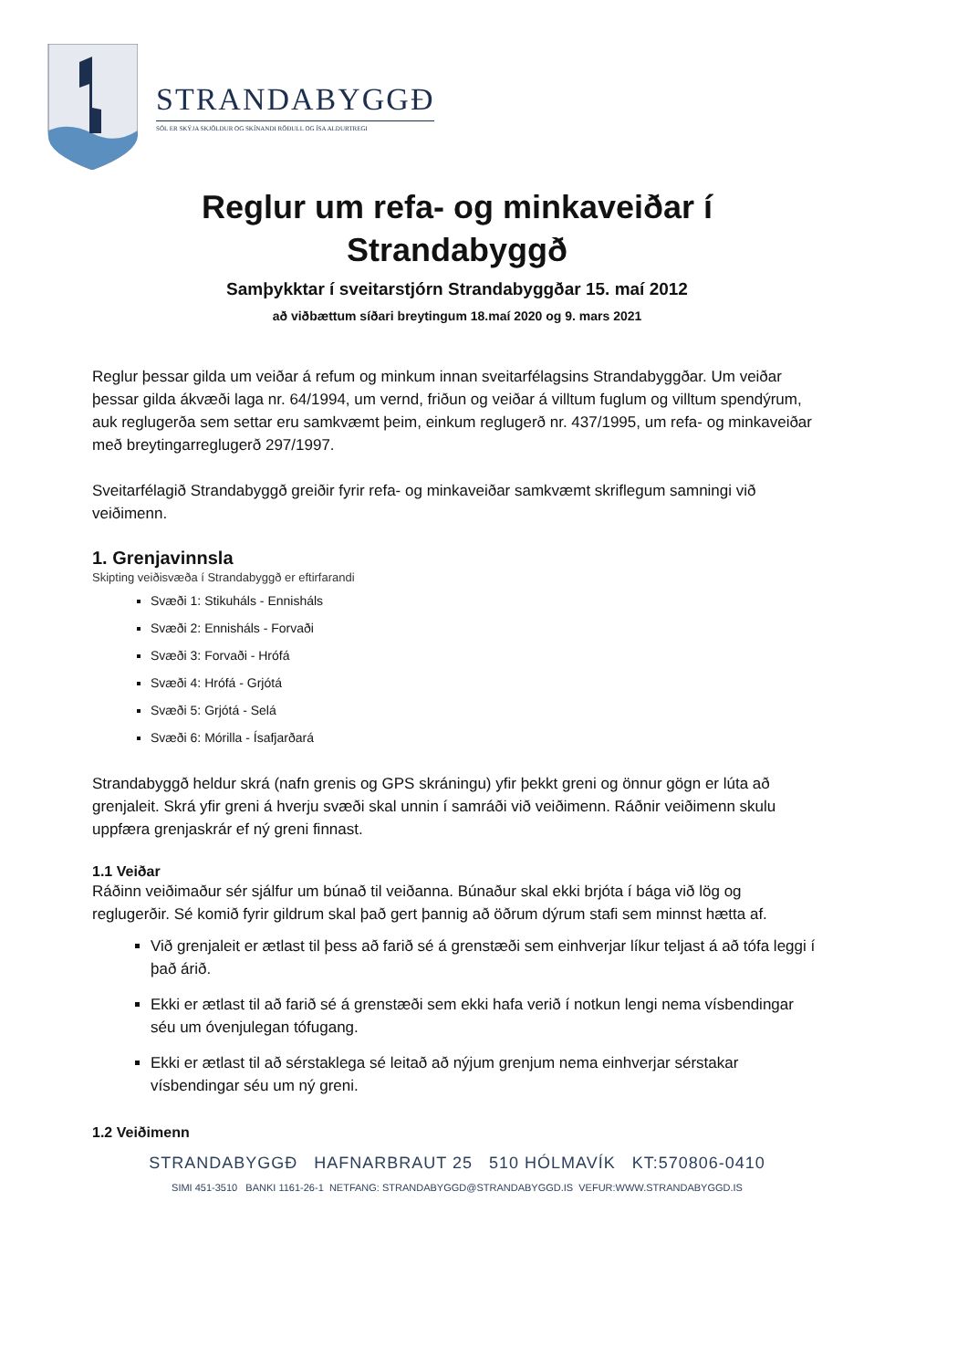STRANDABYGGÐ
SÓL ER SKÝJA SKJÖLDUR OG SKÍNANDI RÖÐULL OG ÍSA ALDURTREGI
Reglur um refa- og minkaveiðar í
Strandabyggð
Samþykktar í sveitarstjórn Strandabyggðar 15. maí 2012
að viðbættum síðari breytingum 18.maí 2020 og 9. mars 2021
Reglur þessar gilda um veiðar á refum og minkum innan sveitarfélagsins Strandabyggðar. Um veiðar þessar gilda ákvæði laga nr. 64/1994, um vernd, friðun og veiðar á villtum fuglum og villtum spendýrum, auk reglugerða sem settar eru samkvæmt þeim, einkum reglugerð nr. 437/1995, um refa- og minkaveiðar með breytingarreglugerð 297/1997.
Sveitarfélagið Strandabyggð greiðir fyrir refa- og minkaveiðar samkvæmt skriflegum samningi við veiðimenn.
1. Grenjavinnsla
Skipting veiðisvæða í Strandabyggð er eftirfarandi
Svæði 1: Stikuháls - Ennisháls
Svæði 2: Ennisháls - Forvaði
Svæði 3: Forvaði - Hrófá
Svæði 4: Hrófá - Grjótá
Svæði 5: Grjótá - Selá
Svæði 6: Mórilla - Ísafjarðará
Strandabyggð heldur skrá (nafn grenis og GPS skráningu) yfir þekkt greni og önnur gögn er lúta að grenjaleit. Skrá yfir greni á hverju svæði skal unnin í samráði við veiðimenn. Ráðnir veiðimenn skulu uppfæra grenjaskrár ef ný greni finnast.
1.1 Veiðar
Ráðinn veiðimaður sér sjálfur um búnað til veiðanna. Búnaður skal ekki brjóta í bága við lög og reglugerðir. Sé komið fyrir gildrum skal það gert þannig að öðrum dýrum stafi sem minnst hætta af.
Við grenjaleit er ætlast til þess að farið sé á grenstæði sem einhverjar líkur teljast á að tófa leggi í það árið.
Ekki er ætlast til að farið sé á grenstæði sem ekki hafa verið í notkun lengi nema vísbendingar séu um óvenjulegan tófugang.
Ekki er ætlast til að sérstaklega sé leitað að nýjum grenjum nema einhverjar sérstakar vísbendingar séu um ný greni.
1.2 Veiðimenn
STRANDABYGGÐ HAFNARBRAUT 25 510 HÓLMAVÍK KT:570806-0410
SIMI 451-3510 BANKI 1161-26-1 NETFANG: STRANDABYGGD@STRANDABYGGD.IS VEFUR:WWW.STRANDABYGGD.IS